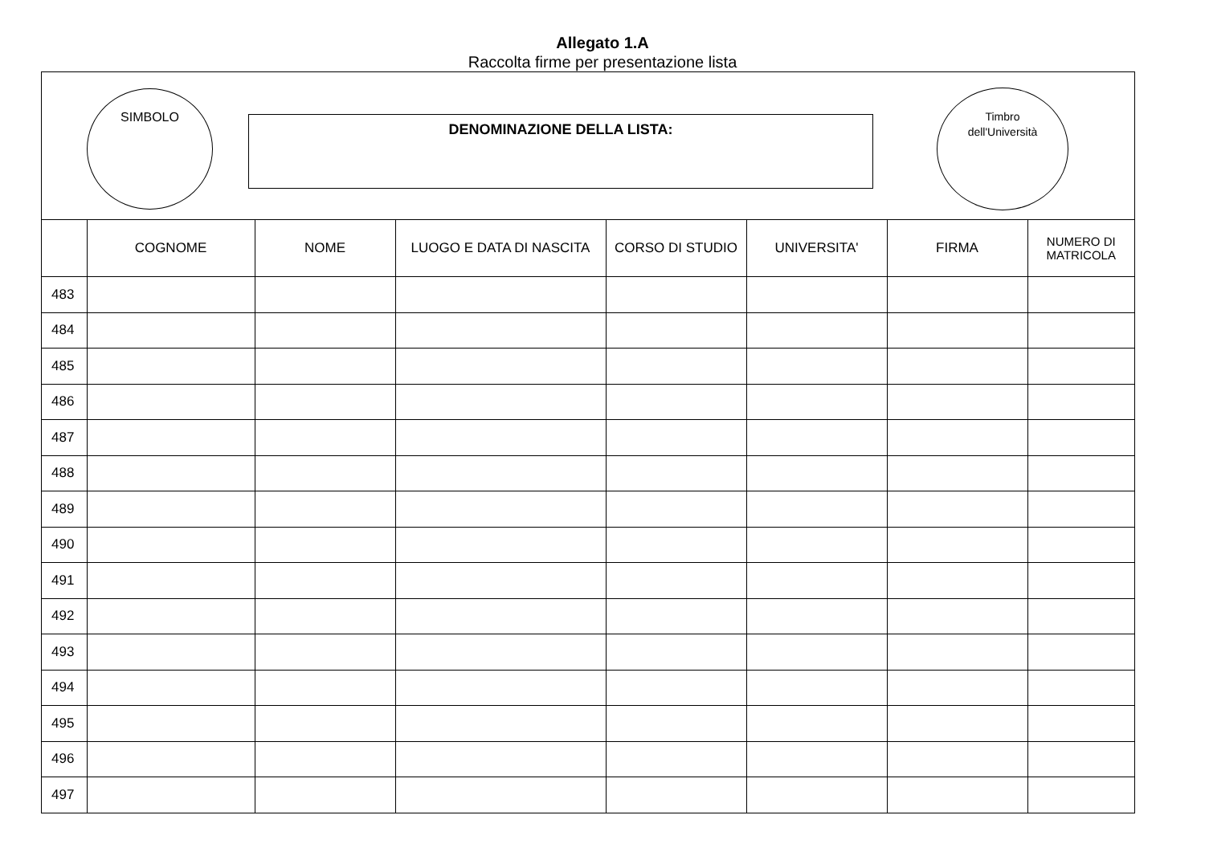Allegato 1.A
Raccolta firme per presentazione lista
SIMBOLO
DENOMINAZIONE DELLA LISTA:
Timbro
dell'Università
| | COGNOME | NOME | LUOGO E DATA DI NASCITA | CORSO DI STUDIO | UNIVERSITA' | FIRMA | NUMERO DI MATRICOLA |
| --- | --- | --- | --- | --- | --- | --- | --- |
| 483 | | | | | | | |
| 484 | | | | | | | |
| 485 | | | | | | | |
| 486 | | | | | | | |
| 487 | | | | | | | |
| 488 | | | | | | | |
| 489 | | | | | | | |
| 490 | | | | | | | |
| 491 | | | | | | | |
| 492 | | | | | | | |
| 493 | | | | | | | |
| 494 | | | | | | | |
| 495 | | | | | | | |
| 496 | | | | | | | |
| 497 | | | | | | | |